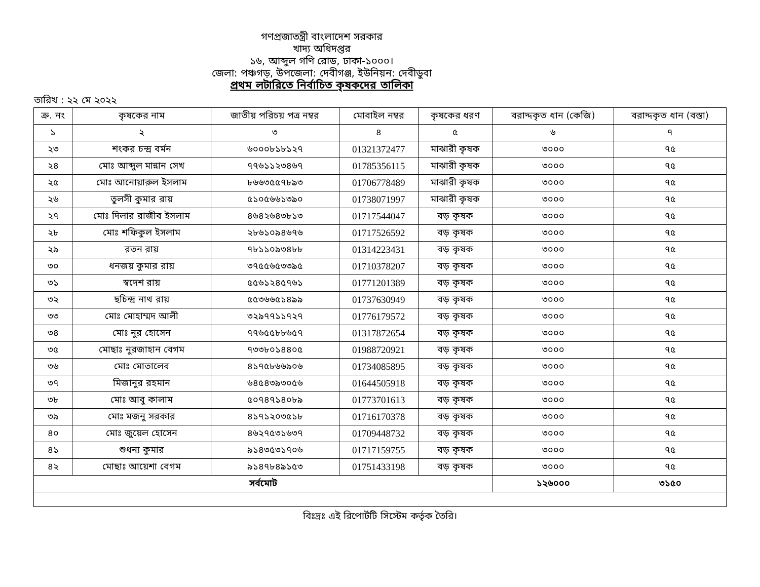গণপ্রজাতন্ত্রী বাংলাদেশ সরকার
খাদ্য অধিদপ্তর
১৬, আব্দুল গণি রোড, ঢাকা-১০০০।
জেলা: পঞ্চগড়, উপজেলা: দেবীগঞ্জ, ইউনিয়ন: দেবীডুবা
প্রথম লটারিতে নির্বাচিত কৃষকদের তালিকা
তারিখ : ২২ মে ২০২২
| ক্র. নং | কৃষকের নাম | জাতীয় পরিচয় পত্র নম্বর | মোবাইল নম্বর | কৃষকের ধরণ | বরাদ্দকৃত ধান (কেজি) | বরাদ্দকৃত ধান (বস্তা) |
| --- | --- | --- | --- | --- | --- | --- |
| ১ | ২ | ৩ | ৪ | ৫ | ৬ | ৭ |
| ২৩ | শংকর চন্দ্র বর্মন | ৬০০০৮১৮১২৭ | 01321372477 | মাঝারী কৃষক | ৩০০০ | ৭৫ |
| ২৪ | মোঃ আব্দুল মান্নান সেখ | ৭৭৬১১২৩৪৬৭ | 01785356115 | মাঝারী কৃষক | ৩০০০ | ৭৫ |
| ২৫ | মোঃ আনোয়ারুল ইসলাম | ৮৬৬৩৫৫৭৮৯৩ | 01706778489 | মাঝারী কৃষক | ৩০০০ | ৭৫ |
| ২৬ | তুলসী কুমার রায় | ৫১০৫৬৬১৩৯০ | 01738071997 | মাঝারী কৃষক | ৩০০০ | ৭৫ |
| ২৭ | মোঃ দিলার রাজীব ইসলাম | ৪৬৪২৬৪৩৮১৩ | 01717544047 | বড় কৃষক | ৩০০০ | ৭৫ |
| ২৮ | মোঃ শফিকুল ইসলাম | ২৮৬১০৯৪৬৭৬ | 01717526592 | বড় কৃষক | ৩০০০ | ৭৫ |
| ২৯ | রতন রায় | ৭৮১১০৯৩৪৮৮ | 01314223431 | বড় কৃষক | ৩০০০ | ৭৫ |
| ৩০ | ধনজয় কুমার রায় | ৩৭৫৫৬৫৩৩৯৫ | 01710378207 | বড় কৃষক | ৩০০০ | ৭৫ |
| ৩১ | স্বদেশ রায় | ৫৫৬১২৪৫৭৬১ | 01771201389 | বড় কৃষক | ৩০০০ | ৭৫ |
| ৩২ | ছচিন্দ্র নাথ রায় | ৫৫৩৬৬৫১৪৯৯ | 01737630949 | বড় কৃষক | ৩০০০ | ৭৫ |
| ৩৩ | মোঃ মোহাম্মদ আলী | ৩২৯৭৭১১৭২৭ | 01776179572 | বড় কৃষক | ৩০০০ | ৭৫ |
| ৩৪ | মোঃ নুর হোসেন | ৭৭৬৫৫৮৮৬৫৭ | 01317872654 | বড় কৃষক | ৩০০০ | ৭৫ |
| ৩৫ | মোছাঃ নুরজাহান বেগম | ৭৩৩৮০১৪৪০৫ | 01988720921 | বড় কৃষক | ৩০০০ | ৭৫ |
| ৩৬ | মোঃ মোতালেব | ৪১৭৫৮৬৬৯০৬ | 01734085895 | বড় কৃষক | ৩০০০ | ৭৫ |
| ৩৭ | মিজানুর রহমান | ৬৪৫৪৩৯৩০৫৬ | 01644505918 | বড় কৃষক | ৩০০০ | ৭৫ |
| ৩৮ | মোঃ আবু কালাম | ৫০৭৪৭১৪০৮৯ | 01773701613 | বড় কৃষক | ৩০০০ | ৭৫ |
| ৩৯ | মোঃ মজনু সরকার | ৪১৭১২০৩৫১৮ | 01716170378 | বড় কৃষক | ৩০০০ | ৭৫ |
| ৪০ | মোঃ জুয়েল হোসেন | ৪৬২৭৫৩১৬৩৭ | 01709448732 | বড় কৃষক | ৩০০০ | ৭৫ |
| ৪১ | শুধন্য কুমার | ৯১৪৩৫৩১৭০৬ | 01717159755 | বড় কৃষক | ৩০০০ | ৭৫ |
| ৪২ | মোছাঃ আয়েশা বেগম | ৯১৪৭৮৪৯১৫৩ | 01751433198 | বড় কৃষক | ৩০০০ | ৭৫ |
| সর্বমোট | | | | | ১২৬০০০ | ৩১৫০ |
বিঃদ্রঃ এই রিপোর্টটি সিস্টেম কর্তৃক তৈরি।